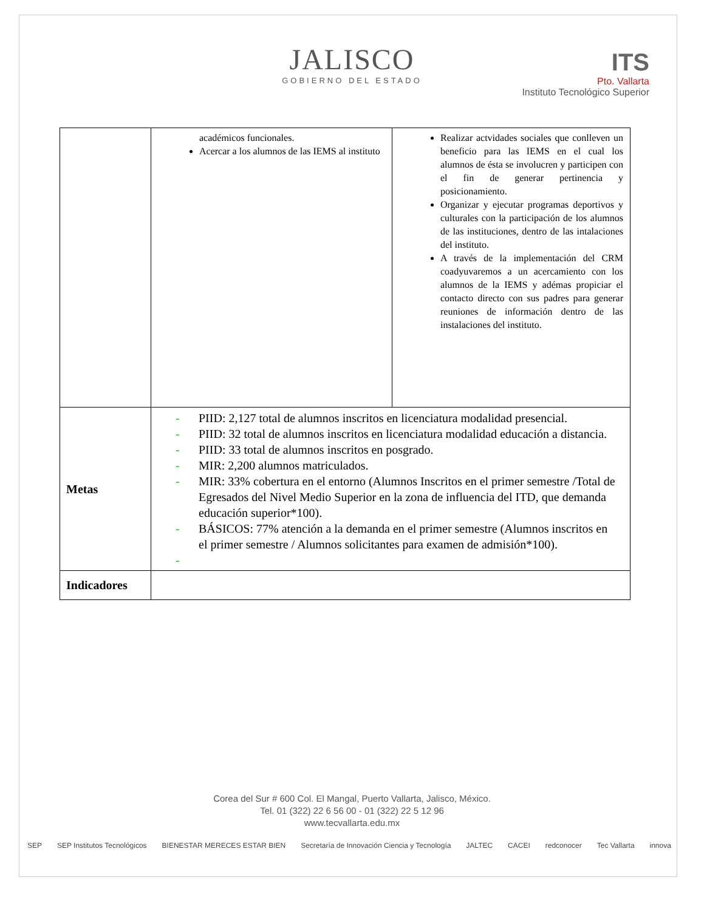JALISCO
GOBIERNO DEL ESTADO
ITS
Pto. Vallarta
Instituto Tecnológico Superior
| | académicos funcionales. Acercar a los alumnos de las IEMS al instituto | Realizar actvidades sociales que conlleven un beneficio para las IEMS en el cual los alumnos de ésta se involucren y participen con el fin de generar pertinencia y posicionamiento. Organizar y ejecutar programas deportivos y culturales con la participación de los alumnos de las instituciones, dentro de las intalaciones del instituto. A través de la implementación del CRM coadyuvaremos a un acercamiento con los alumnos de la IEMS y adémas propiciar el contacto directo con sus padres para generar reuniones de información dentro de las instalaciones del instituto. |
| Metas | - PIID: 2,127 total de alumnos inscritos en licenciatura modalidad presencial. - PIID: 32 total de alumnos inscritos en licenciatura modalidad educación a distancia. - PIID: 33 total de alumnos inscritos en posgrado. - MIR: 2,200 alumnos matriculados. - MIR: 33% cobertura en el entorno (Alumnos Inscritos en el primer semestre /Total de Egresados del Nivel Medio Superior en la zona de influencia del ITD, que demanda educación superior*100). - BÁSICOS: 77% atención a la demanda en el primer semestre (Alumnos inscritos en el primer semestre / Alumnos solicitantes para examen de admisión*100). - | |
| Indicadores | | |
Corea del Sur # 600 Col. El Mangal, Puerto Vallarta, Jalisco, México.
Tel. 01 (322) 22 6 56 00 - 01 (322) 22 5 12 96
www.tecvallarta.edu.mx
SEP SEP Institutos Tecnológicos BIENESTAR MERECES ESTAR BIEN Secretaría de Innovación Ciencia y Tecnología JALTEC CACEI redconocer Tec Vallarta innova